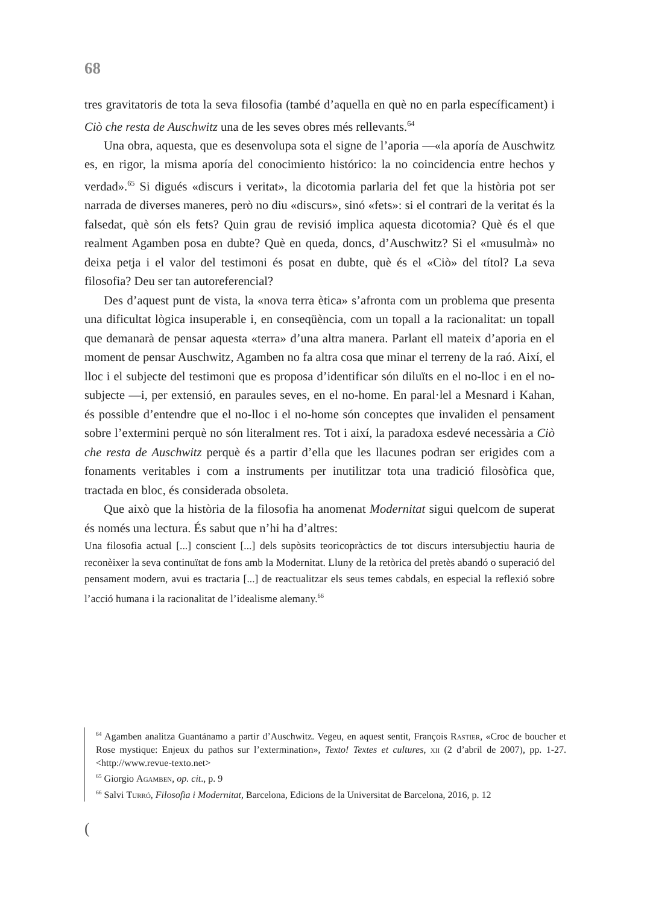68
tres gravitatoris de tota la seva filosofia (també d’aquella en què no en parla específicament) i Ciò che resta de Auschwitz una de les seves obres més rellevants.<sup>64</sup>
Una obra, aquesta, que es desenvolupa sota el signe de l’aporia —«la aporía de Auschwitz es, en rigor, la misma aporía del conocimiento histórico: la no coincidencia entre hechos y verdad».<sup>65</sup> Si digués «discurs i veritat», la dicotomia parlaria del fet que la història pot ser narrada de diverses maneres, però no diu «discurs», sinó «fets»: si el contrari de la veritat és la falsedat, què són els fets? Quin grau de revisió implica aquesta dicotomia? Què és el que realment Agamben posa en dubte? Què en queda, doncs, d’Auschwitz? Si el «musulmà» no deixa petja i el valor del testimoni és posat en dubte, què és el «Ciò» del títol? La seva filosofia? Deu ser tan autoreferencial?
Des d’aquest punt de vista, la «nova terra ètica» s’afronta com un problema que presenta una dificultat lògica insuperable i, en conseqüència, com un topall a la racionalitat: un topall que demanarà de pensar aquesta «terra» d’una altra manera. Parlant ell mateix d’aporia en el moment de pensar Auschwitz, Agamben no fa altra cosa que minar el terreny de la raó. Així, el lloc i el subjecte del testimoni que es proposa d’identificar són diluïts en el no-lloc i en el no-subjecte —i, per extensió, en paraules seves, en el no-home. En paral·lel a Mesnard i Kahan, és possible d’entendre que el no-lloc i el no-home són conceptes que invaliden el pensament sobre l’extermini perquè no són literalment res. Tot i així, la paradoxa esdevé necessària a Ciò che resta de Auschwitz perquè és a partir d’ella que les llacunes podran ser erigides com a fonaments veritables i com a instruments per inutilitzar tota una tradició filosòfica que, tractada en bloc, és considerada obsoleta.
Que això que la història de la filosofia ha anomenat Modernitat sigui quelcom de superat és només una lectura. És sabut que n’hi ha d’altres:
Una filosofia actual [...] conscient [...] dels supòsits teoricopràctics de tot discurs intersubjectiu hauria de reconèixer la seva continuïtat de fons amb la Modernitat. Lluny de la retòrica del pretès abandó o superació del pensament modern, avui es tractaria [...] de reactualitzar els seus temes cabdals, en especial la reflexió sobre l’acció humana i la racionalitat de l’idealisme alemany.<sup>66</sup>
<sup>64</sup> Agamben analitza Guantánamo a partir d’Auschwitz. Vegeu, en aquest sentit, François Rastier, «Croc de boucher et Rose mystique: Enjeux du pathos sur l’extermination», Texto! Textes et cultures, xii (2 d’abril de 2007), pp. 1-27. <http://www.revue-texto.net>
<sup>65</sup> Giorgio Agamben, op. cit., p. 9
<sup>66</sup> Salvi Turró, Filosofia i Modernitat, Barcelona, Edicions de la Universitat de Barcelona, 2016, p. 12
(